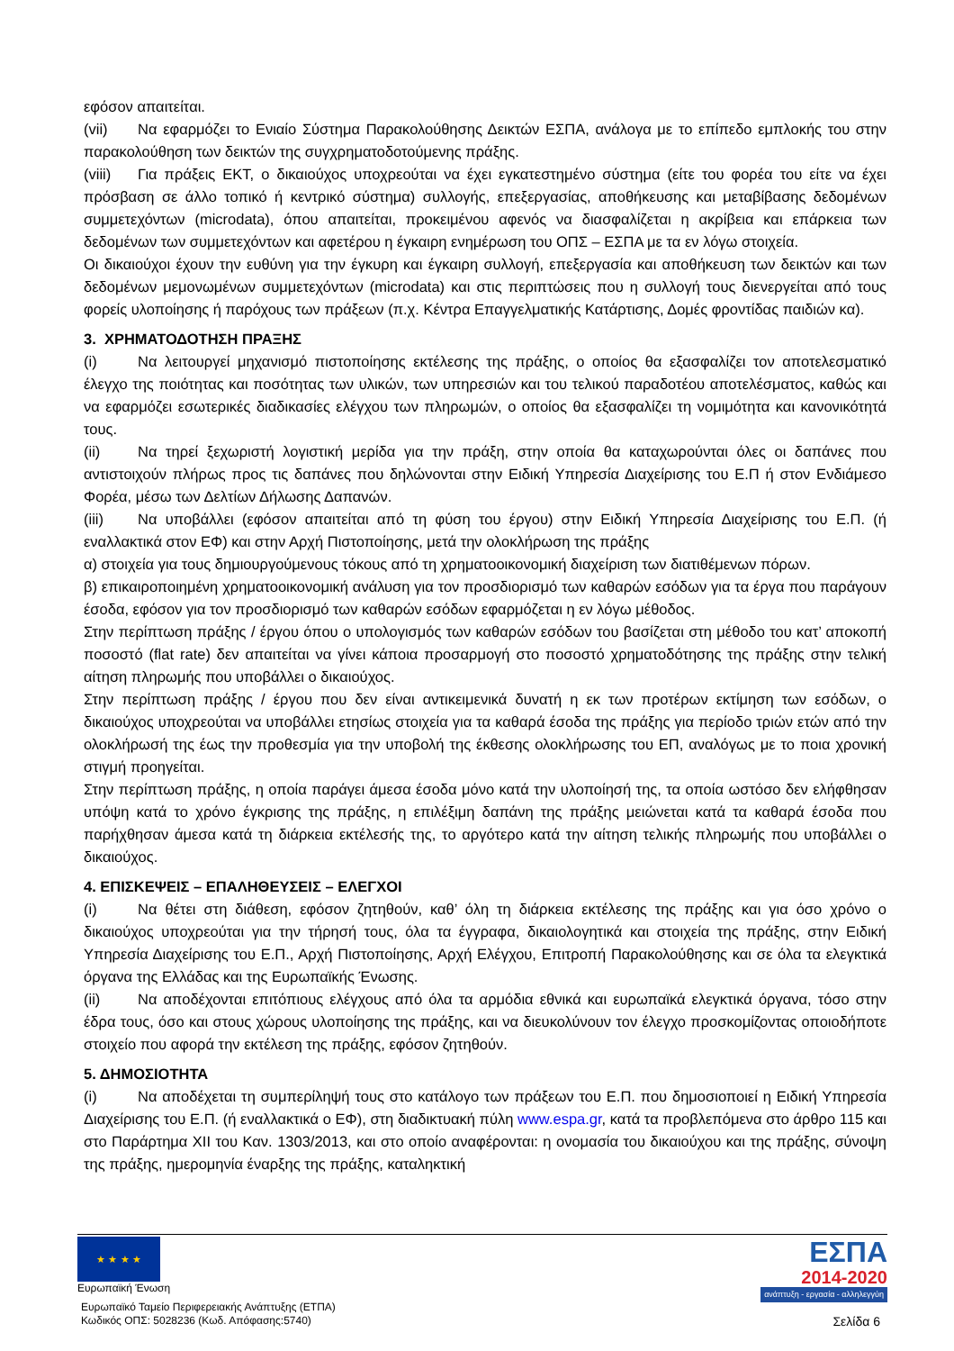εφόσον απαιτείται.
(vii) Να εφαρμόζει το Ενιαίο Σύστημα Παρακολούθησης Δεικτών ΕΣΠΑ, ανάλογα με το επίπεδο εμπλοκής του στην παρακολούθηση των δεικτών της συγχρηματοδοτούμενης πράξης.
(viii) Για πράξεις ΕΚΤ, ο δικαιούχος υποχρεούται να έχει εγκατεστημένο σύστημα (είτε του φορέα του είτε να έχει πρόσβαση σε άλλο τοπικό ή κεντρικό σύστημα) συλλογής, επεξεργασίας, αποθήκευσης και μεταβίβασης δεδομένων συμμετεχόντων (microdata), όπου απαιτείται, προκειμένου αφενός να διασφαλίζεται η ακρίβεια και επάρκεια των δεδομένων των συμμετεχόντων και αφετέρου η έγκαιρη ενημέρωση του ΟΠΣ – ΕΣΠΑ με τα εν λόγω στοιχεία.
Οι δικαιούχοι έχουν την ευθύνη για την έγκυρη και έγκαιρη συλλογή, επεξεργασία και αποθήκευση των δεικτών και των δεδομένων μεμονωμένων συμμετεχόντων (microdata) και στις περιπτώσεις που η συλλογή τους διενεργείται από τους φορείς υλοποίησης ή παρόχους των πράξεων (π.χ. Κέντρα Επαγγελματικής Κατάρτισης, Δομές φροντίδας παιδιών κα).
3. ΧΡΗΜΑΤΟΔΟΤΗΣΗ ΠΡΑΞΗΣ
(i) Να λειτουργεί μηχανισμό πιστοποίησης εκτέλεσης της πράξης, ο οποίος θα εξασφαλίζει τον αποτελεσματικό έλεγχο της ποιότητας και ποσότητας των υλικών, των υπηρεσιών και του τελικού παραδοτέου αποτελέσματος, καθώς και να εφαρμόζει εσωτερικές διαδικασίες ελέγχου των πληρωμών, ο οποίος θα εξασφαλίζει τη νομιμότητα και κανονικότητά τους.
(ii) Να τηρεί ξεχωριστή λογιστική μερίδα για την πράξη, στην οποία θα καταχωρούνται όλες οι δαπάνες που αντιστοιχούν πλήρως προς τις δαπάνες που δηλώνονται στην Ειδική Υπηρεσία Διαχείρισης του Ε.Π ή στον Ενδιάμεσο Φορέα, μέσω των Δελτίων Δήλωσης Δαπανών.
(iii) Να υποβάλλει (εφόσον απαιτείται από τη φύση του έργου) στην Ειδική Υπηρεσία Διαχείρισης του Ε.Π. (ή εναλλακτικά στον ΕΦ) και στην Αρχή Πιστοποίησης, μετά την ολοκλήρωση της πράξης
α) στοιχεία για τους δημιουργούμενους τόκους από τη χρηματοοικονομική διαχείριση των διατιθέμενων πόρων.
β) επικαιροποιημένη χρηματοοικονομική ανάλυση για τον προσδιορισμό των καθαρών εσόδων για τα έργα που παράγουν έσοδα, εφόσον για τον προσδιορισμό των καθαρών εσόδων εφαρμόζεται η εν λόγω μέθοδος.
Στην περίπτωση πράξης / έργου όπου ο υπολογισμός των καθαρών εσόδων του βασίζεται στη μέθοδο του κατ’ αποκοπή ποσοστό (flat rate) δεν απαιτείται να γίνει κάποια προσαρμογή στο ποσοστό χρηματοδότησης της πράξης στην τελική αίτηση πληρωμής που υποβάλλει ο δικαιούχος.
Στην περίπτωση πράξης / έργου που δεν είναι αντικειμενικά δυνατή η εκ των προτέρων εκτίμηση των εσόδων, ο δικαιούχος υποχρεούται να υποβάλλει ετησίως στοιχεία για τα καθαρά έσοδα της πράξης για περίοδο τριών ετών από την ολοκλήρωσή της έως την προθεσμία για την υποβολή της έκθεσης ολοκλήρωσης του ΕΠ, αναλόγως με το ποια χρονική στιγμή προηγείται.
Στην περίπτωση πράξης, η οποία παράγει άμεσα έσοδα μόνο κατά την υλοποίησή της, τα οποία ωστόσο δεν ελήφθησαν υπόψη κατά το χρόνο έγκρισης της πράξης, η επιλέξιμη δαπάνη της πράξης μειώνεται κατά τα καθαρά έσοδα που παρήχθησαν άμεσα κατά τη διάρκεια εκτέλεσής της, το αργότερο κατά την αίτηση τελικής πληρωμής που υποβάλλει ο δικαιούχος.
4. ΕΠΙΣΚΕΨΕΙΣ – ΕΠΑΛΗΘΕΥΣΕΙΣ – ΕΛΕΓΧΟΙ
(i) Να θέτει στη διάθεση, εφόσον ζητηθούν, καθ’ όλη τη διάρκεια εκτέλεσης της πράξης και για όσο χρόνο ο δικαιούχος υποχρεούται για την τήρησή τους, όλα τα έγγραφα, δικαιολογητικά και στοιχεία της πράξης, στην Ειδική Υπηρεσία Διαχείρισης του Ε.Π., Αρχή Πιστοποίησης, Αρχή Ελέγχου, Επιτροπή Παρακολούθησης και σε όλα τα ελεγκτικά όργανα της Ελλάδας και της Ευρωπαϊκής Ένωσης.
(ii) Να αποδέχονται επιτόπιους ελέγχους από όλα τα αρμόδια εθνικά και ευρωπαϊκά ελεγκτικά όργανα, τόσο στην έδρα τους, όσο και στους χώρους υλοποίησης της πράξης, και να διευκολύνουν τον έλεγχο προσκομίζοντας οποιοδήποτε στοιχείο που αφορά την εκτέλεση της πράξης, εφόσον ζητηθούν.
5. ΔΗΜΟΣΙΟΤΗΤΑ
(i) Να αποδέχεται τη συμπερίληψή τους στο κατάλογο των πράξεων του Ε.Π. που δημοσιοποιεί η Ειδική Υπηρεσία Διαχείρισης του Ε.Π. (ή εναλλακτικά ο ΕΦ), στη διαδικτυακή πύλη www.espa.gr, κατά τα προβλεπόμενα στο άρθρο 115 και στο Παράρτημα XII του Καν. 1303/2013, και στο οποίο αναφέρονται: η ονομασία του δικαιούχου και της πράξης, σύνοψη της πράξης, ημερομηνία έναρξης της πράξης, καταληκτική
★ ★ ★ ★
Ευρωπαϊκή Ένωση
Ευρωπαϊκό Ταμείο Περιφερειακής Ανάπτυξης (ΕΤΠΑ)
Κωδικός ΟΠΣ: 5028236 (Κωδ. Απόφασης:5740)
ΕΣΠΑ
2014-2020
ανάπτυξη - εργασία - αλληλεγγύη
Σελίδα 6